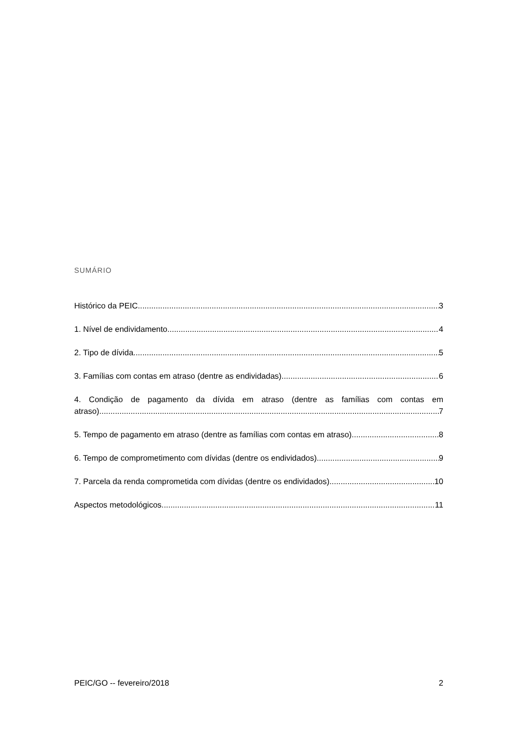SUMÁRIO
Histórico da PEIC 3
1. Nível de endividamento 4
2. Tipo de dívida 5
3. Famílias com contas em atraso (dentre as endividadas) 6
4. Condição de pagamento da dívida em atraso (dentre as famílias com contas em
atraso) 7
5. Tempo de pagamento em atraso (dentre as famílias com contas em atraso) 8
6. Tempo de comprometimento com dívidas (dentre os endividados) 9
7. Parcela da renda comprometida com dívidas (dentre os endividados) 10
Aspectos metodológicos 11
PEIC/GO -- fevereiro/2018 2